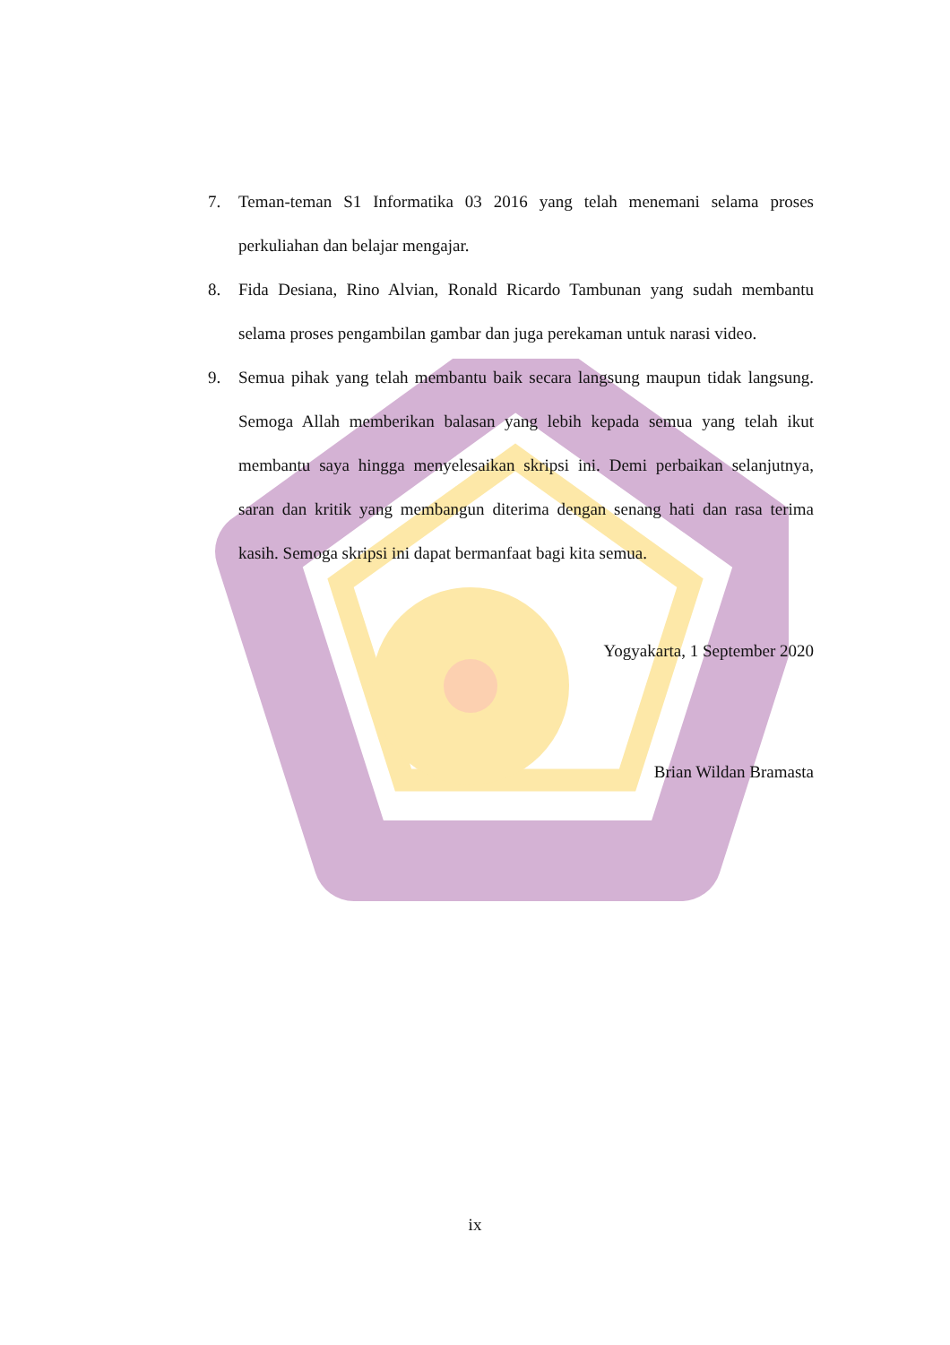7. Teman-teman S1 Informatika 03 2016 yang telah menemani selama proses perkuliahan dan belajar mengajar.
8. Fida Desiana, Rino Alvian, Ronald Ricardo Tambunan yang sudah membantu selama proses pengambilan gambar dan juga perekaman untuk narasi video.
9. Semua pihak yang telah membantu baik secara langsung maupun tidak langsung. Semoga Allah memberikan balasan yang lebih kepada semua yang telah ikut membantu saya hingga menyelesaikan skripsi ini. Demi perbaikan selanjutnya, saran dan kritik yang membangun diterima dengan senang hati dan rasa terima kasih. Semoga skripsi ini dapat bermanfaat bagi kita semua.
Yogyakarta, 1 September 2020
Brian Wildan Bramasta
ix